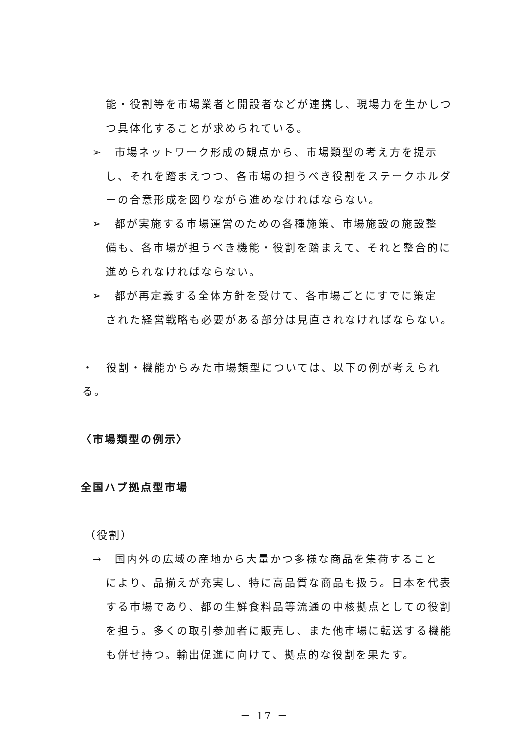能・役割等を市場業者と開設者などが連携し、現場力を生かしつつ具体化することが求められている。
➢　市場ネットワーク形成の観点から、市場類型の考え方を提示
し、それを踏まえつつ、各市場の担うべき役割をステークホルダーの合意形成を図りながら進めなければならない。
➢　都が実施する市場運営のための各種施策、市場施設の施設整
備も、各市場が担うべき機能・役割を踏まえて、それと整合的に進められなければならない。
➢　都が再定義する全体方針を受けて、各市場ごとにすでに策定
された経営戦略も必要がある部分は見直されなければならない。
・　役割・機能からみた市場類型については、以下の例が考えられる。
〈市場類型の例示〉
全国ハブ拠点型市場
（役割）
→　国内外の広域の産地から大量かつ多様な商品を集荷すること
により、品揃えが充実し、特に高品質な商品も扱う。日本を代表する市場であり、都の生鮮食料品等流通の中核拠点としての役割を担う。多くの取引参加者に販売し、また他市場に転送する機能も併せ持つ。輸出促進に向けて、拠点的な役割を果たす。
－ 17 －